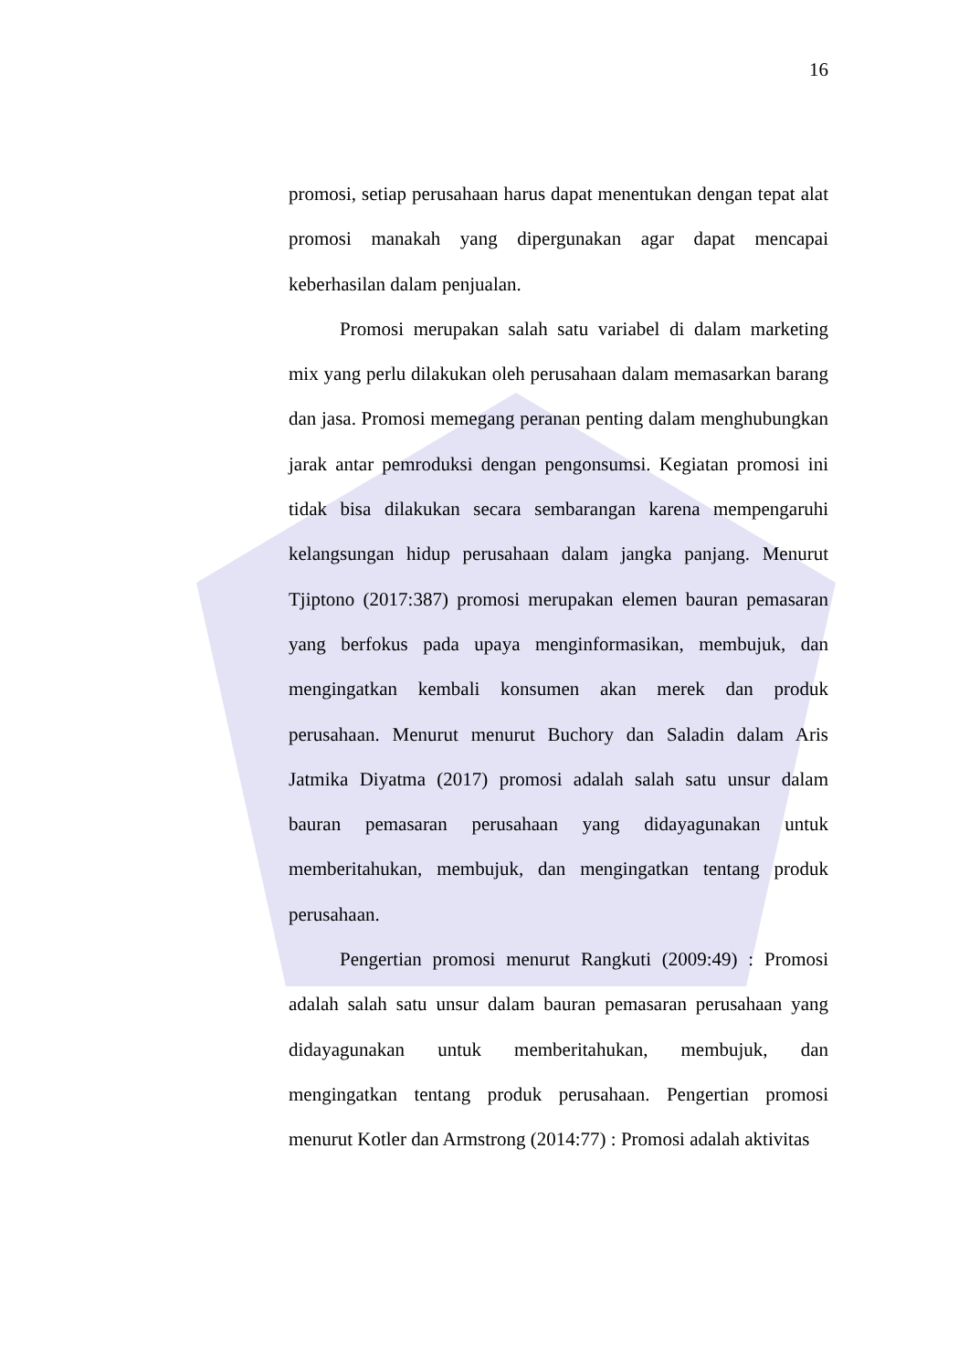16
promosi, setiap perusahaan harus dapat menentukan dengan tepat alat promosi manakah yang dipergunakan agar dapat mencapai keberhasilan dalam penjualan.
Promosi merupakan salah satu variabel di dalam marketing mix yang perlu dilakukan oleh perusahaan dalam memasarkan barang dan jasa. Promosi memegang peranan penting dalam menghubungkan jarak antar pemroduksi dengan pengonsumsi. Kegiatan promosi ini tidak bisa dilakukan secara sembarangan karena mempengaruhi kelangsungan hidup perusahaan dalam jangka panjang. Menurut Tjiptono (2017:387) promosi merupakan elemen bauran pemasaran yang berfokus pada upaya menginformasikan, membujuk, dan mengingatkan kembali konsumen akan merek dan produk perusahaan. Menurut menurut Buchory dan Saladin dalam Aris Jatmika Diyatma (2017) promosi adalah salah satu unsur dalam bauran pemasaran perusahaan yang didayagunakan untuk memberitahukan, membujuk, dan mengingatkan tentang produk perusahaan.
Pengertian promosi menurut Rangkuti (2009:49) : Promosi adalah salah satu unsur dalam bauran pemasaran perusahaan yang didayagunakan untuk memberitahukan, membujuk, dan mengingatkan tentang produk perusahaan. Pengertian promosi menurut Kotler dan Armstrong (2014:77) : Promosi adalah aktivitas